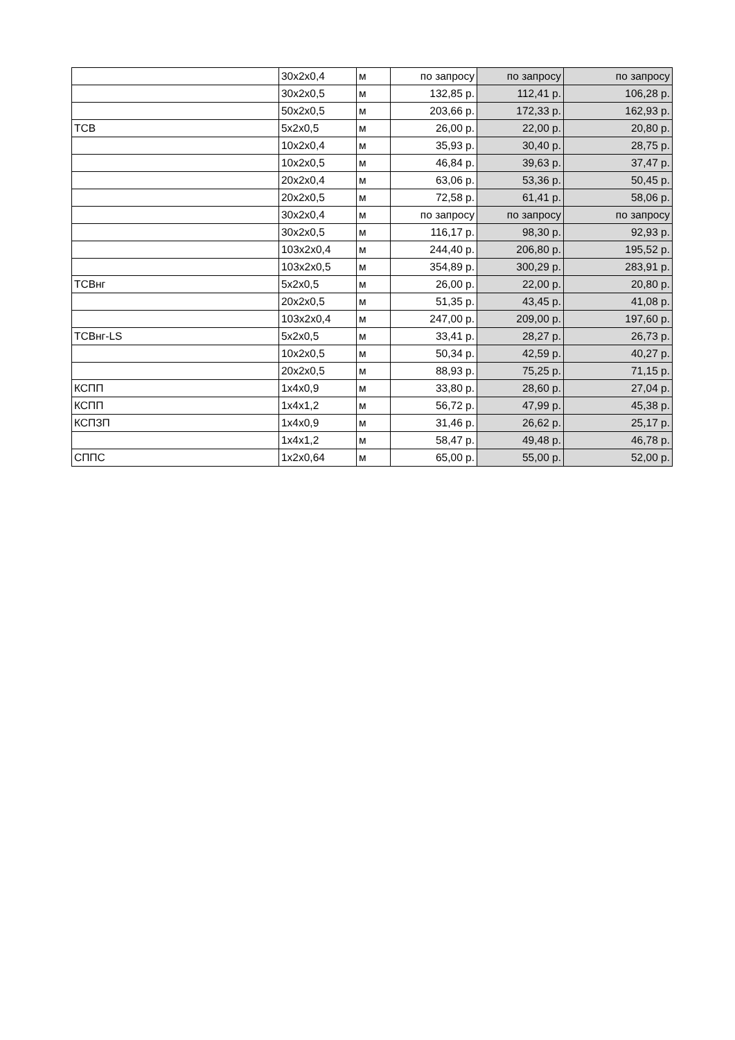| | 30x2x0,4 | м | по запросу | по запросу | по запросу |
| | 30x2x0,5 | м | 132,85 р. | 112,41 р. | 106,28 р. |
| | 50x2x0,5 | м | 203,66 р. | 172,33 р. | 162,93 р. |
| ТСВ | 5x2x0,5 | м | 26,00 р. | 22,00 р. | 20,80 р. |
| | 10x2x0,4 | м | 35,93 р. | 30,40 р. | 28,75 р. |
| | 10x2x0,5 | м | 46,84 р. | 39,63 р. | 37,47 р. |
| | 20x2x0,4 | м | 63,06 р. | 53,36 р. | 50,45 р. |
| | 20x2x0,5 | м | 72,58 р. | 61,41 р. | 58,06 р. |
| | 30x2x0,4 | м | по запросу | по запросу | по запросу |
| | 30x2x0,5 | м | 116,17 р. | 98,30 р. | 92,93 р. |
| | 103x2x0,4 | м | 244,40 р. | 206,80 р. | 195,52 р. |
| | 103x2x0,5 | м | 354,89 р. | 300,29 р. | 283,91 р. |
| ТСВнг | 5x2x0,5 | м | 26,00 р. | 22,00 р. | 20,80 р. |
| | 20x2x0,5 | м | 51,35 р. | 43,45 р. | 41,08 р. |
| | 103x2x0,4 | м | 247,00 р. | 209,00 р. | 197,60 р. |
| ТСВнг-LS | 5x2x0,5 | м | 33,41 р. | 28,27 р. | 26,73 р. |
| | 10x2x0,5 | м | 50,34 р. | 42,59 р. | 40,27 р. |
| | 20x2x0,5 | м | 88,93 р. | 75,25 р. | 71,15 р. |
| КСПП | 1x4x0,9 | м | 33,80 р. | 28,60 р. | 27,04 р. |
| КСПП | 1x4x1,2 | м | 56,72 р. | 47,99 р. | 45,38 р. |
| КСПЗП | 1x4x0,9 | м | 31,46 р. | 26,62 р. | 25,17 р. |
| | 1x4x1,2 | м | 58,47 р. | 49,48 р. | 46,78 р. |
| СППС | 1x2x0,64 | м | 65,00 р. | 55,00 р. | 52,00 р. |